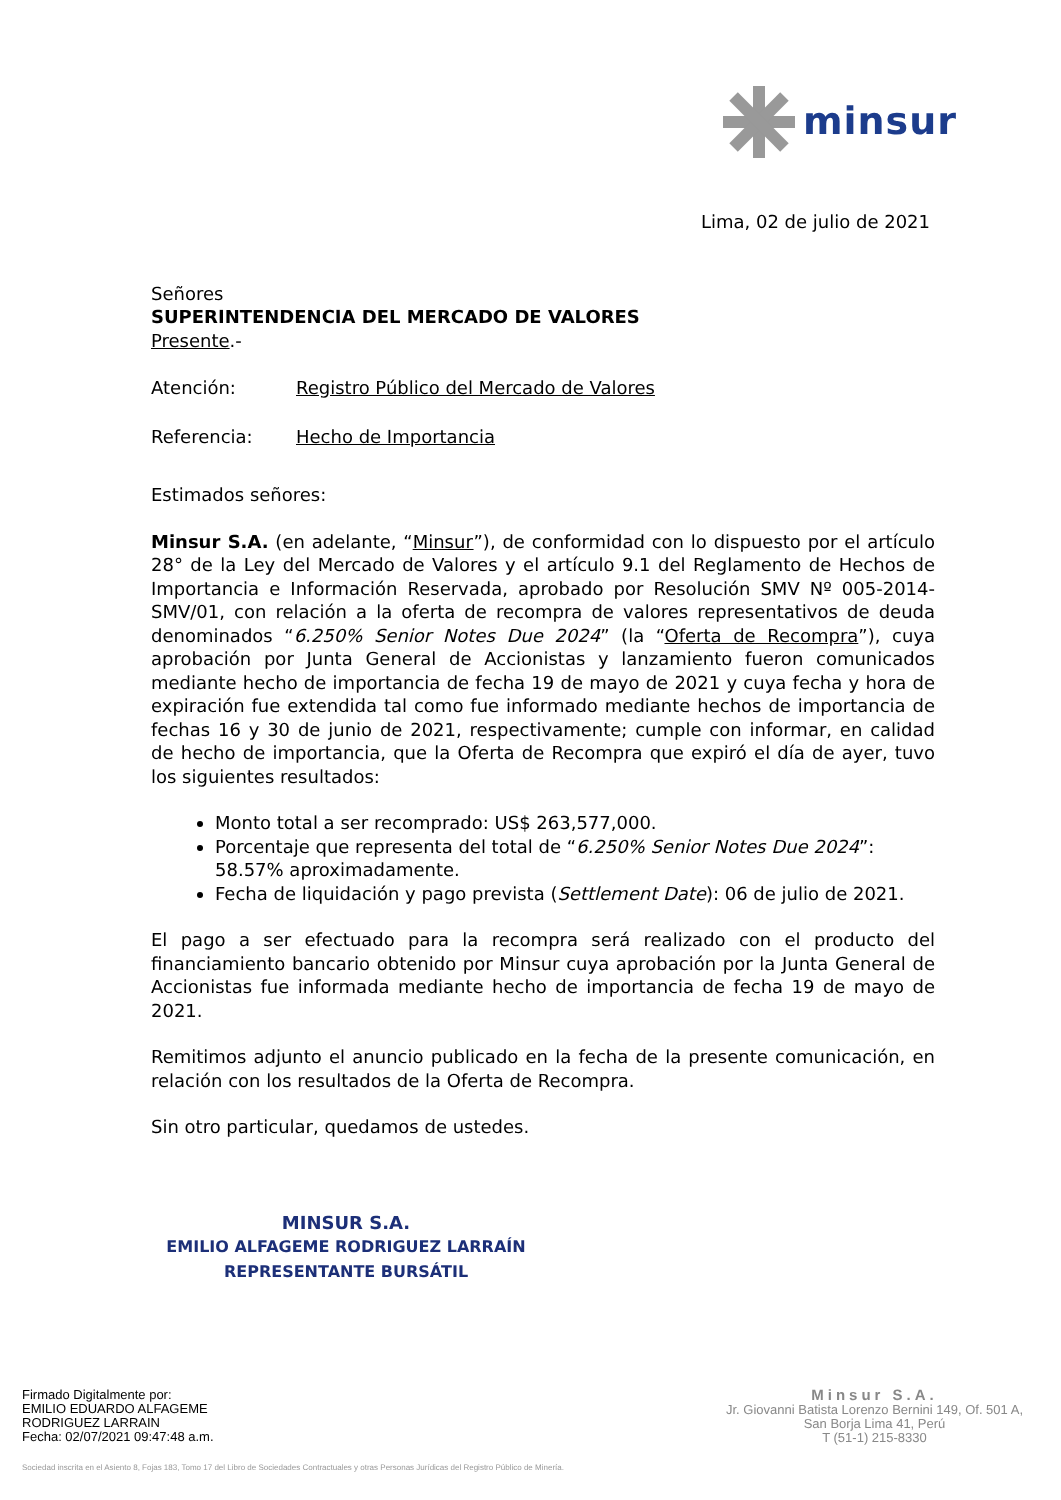minsur
Lima, 02 de julio de 2021
Señores
SUPERINTENDENCIA DEL MERCADO DE VALORES
Presente.-
Atención: Registro Público del Mercado de Valores
Referencia: Hecho de Importancia
Estimados señores:
Minsur S.A. (en adelante, “Minsur”), de conformidad con lo dispuesto por el artículo 28° de la Ley del Mercado de Valores y el artículo 9.1 del Reglamento de Hechos de Importancia e Información Reservada, aprobado por Resolución SMV Nº 005-2014-SMV/01, con relación a la oferta de recompra de valores representativos de deuda denominados “6.250% Senior Notes Due 2024” (la “Oferta de Recompra”), cuya aprobación por Junta General de Accionistas y lanzamiento fueron comunicados mediante hecho de importancia de fecha 19 de mayo de 2021 y cuya fecha y hora de expiración fue extendida tal como fue informado mediante hechos de importancia de fechas 16 y 30 de junio de 2021, respectivamente; cumple con informar, en calidad de hecho de importancia, que la Oferta de Recompra que expiró el día de ayer, tuvo los siguientes resultados:
Monto total a ser recomprado: US$ 263,577,000.
Porcentaje que representa del total de “6.250% Senior Notes Due 2024”: 58.57% aproximadamente.
Fecha de liquidación y pago prevista (Settlement Date): 06 de julio de 2021.
El pago a ser efectuado para la recompra será realizado con el producto del financiamiento bancario obtenido por Minsur cuya aprobación por la Junta General de Accionistas fue informada mediante hecho de importancia de fecha 19 de mayo de 2021.
Remitimos adjunto el anuncio publicado en la fecha de la presente comunicación, en relación con los resultados de la Oferta de Recompra.
Sin otro particular, quedamos de ustedes.
MINSUR S.A.
EMILIO ALFAGEME RODRIGUEZ LARRAÍN
REPRESENTANTE BURSÁTIL
Firmado Digitalmente por:
EMILIO EDUARDO ALFAGEME
RODRIGUEZ LARRAIN
Fecha: 02/07/2021 09:47:48 a.m.
Minsur S.A.
Jr. Giovanni Batista Lorenzo Bernini 149, Of. 501 A,
San Borja Lima 41, Perú
T (51-1) 215-8330
Sociedad inscrita en el Asiento 8, Fojas 183, Tomo 17 del Libro de Sociedades Contractuales y otras Personas Jurídicas del Registro Público de Minería.